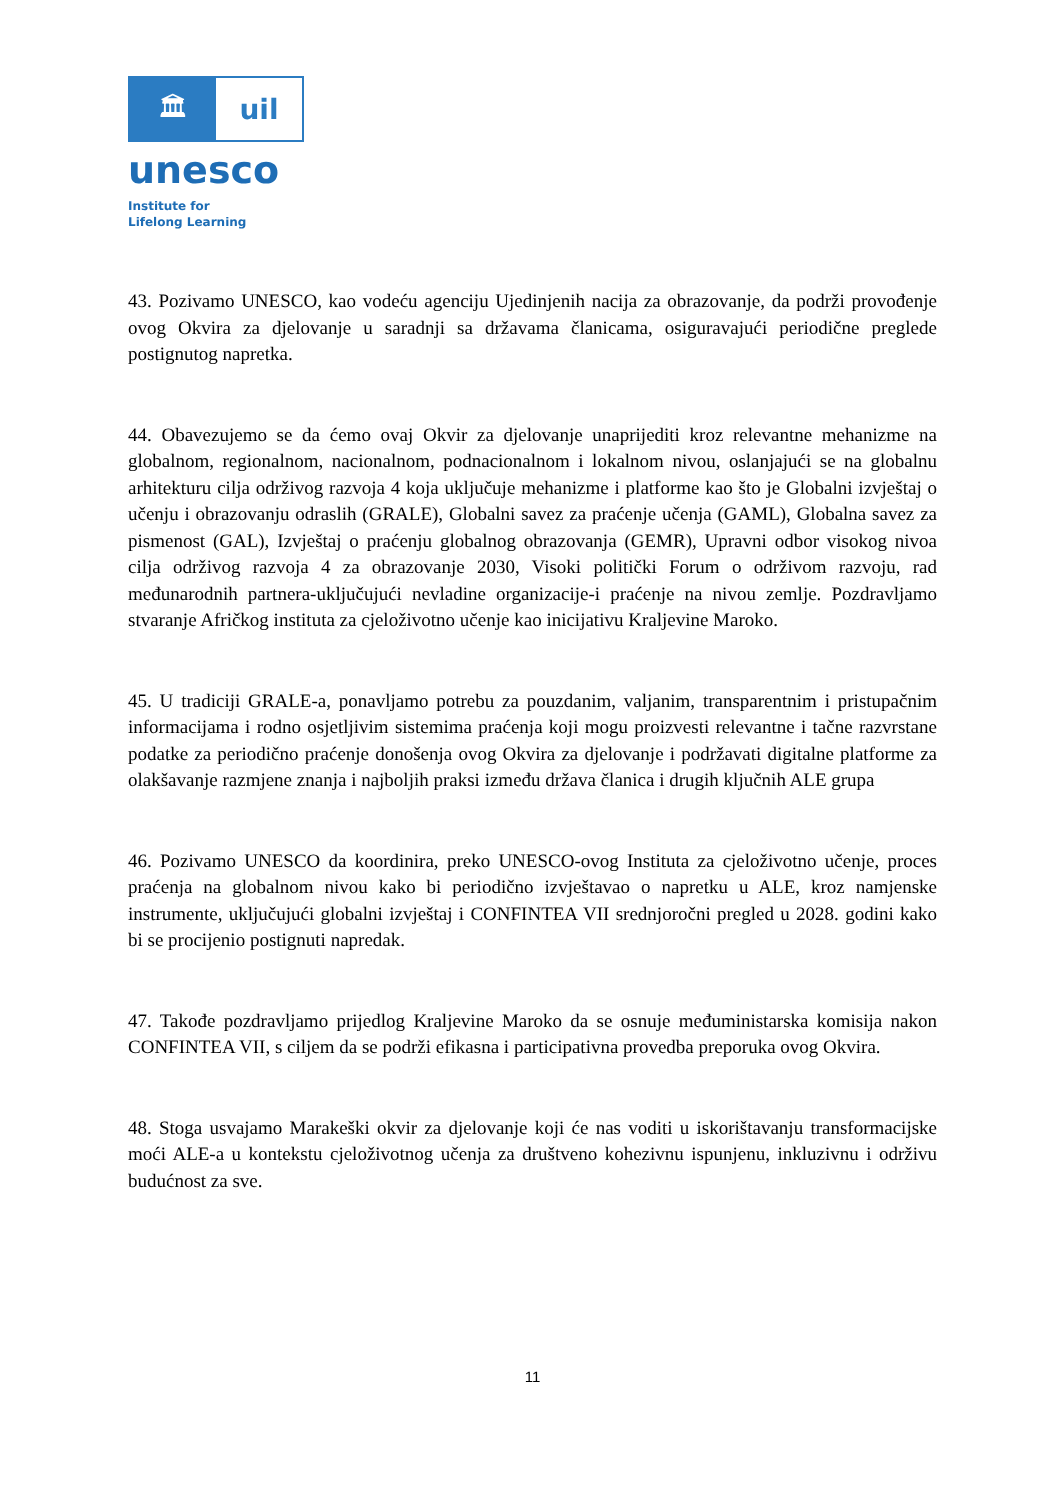🏛 uil
unesco
Institute for
Lifelong Learning
43. Pozivamo UNESCO, kao vodeću agenciju Ujedinjenih nacija za obrazovanje, da podrži provođenje ovog Okvira za djelovanje u saradnji sa državama članicama, osiguravajući periodične preglede postignutog napretka.
44. Obavezujemo se da ćemo ovaj Okvir za djelovanje unaprijediti kroz relevantne mehanizme na globalnom, regionalnom, nacionalnom, podnacionalnom i lokalnom nivou, oslanjajući se na globalnu arhitekturu cilja održivog razvoja 4 koja uključuje mehanizme i platforme kao što je Globalni izvještaj o učenju i obrazovanju odraslih (GRALE), Globalni savez za praćenje učenja (GAML), Globalna savez za pismenost (GAL), Izvještaj o praćenju globalnog obrazovanja (GEMR), Upravni odbor visokog nivoa cilja održivog razvoja 4 za obrazovanje 2030, Visoki politički Forum o održivom razvoju, rad međunarodnih partnera-uključujući nevladine organizacije-i praćenje na nivou zemlje. Pozdravljamo stvaranje Afričkog instituta za cjeloživotno učenje kao inicijativu Kraljevine Maroko.
45. U tradiciji GRALE-a, ponavljamo potrebu za pouzdanim, valjanim, transparentnim i pristupačnim informacijama i rodno osjetljivim sistemima praćenja koji mogu proizvesti relevantne i tačne razvrstane podatke za periodično praćenje donošenja ovog Okvira za djelovanje i podržavati digitalne platforme za olakšavanje razmjene znanja i najboljih praksi između država članica i drugih ključnih ALE grupa
46. Pozivamo UNESCO da koordinira, preko UNESCO-ovog Instituta za cjeloživotno učenje, proces praćenja na globalnom nivou kako bi periodično izvještavao o napretku u ALE, kroz namjenske instrumente, uključujući globalni izvještaj i CONFINTEA VII srednjoročni pregled u 2028. godini kako bi se procijenio postignuti napredak.
47. Takođe pozdravljamo prijedlog Kraljevine Maroko da se osnuje međuministarska komisija nakon CONFINTEA VII, s ciljem da se podrži efikasna i participativna provedba preporuka ovog Okvira.
48. Stoga usvajamo Marakeški okvir za djelovanje koji će nas voditi u iskorištavanju transformacijske moći ALE-a u kontekstu cjeloživotnog učenja za društveno kohezivnu ispunjenu, inkluzivnu i održivu budućnost za sve.
11